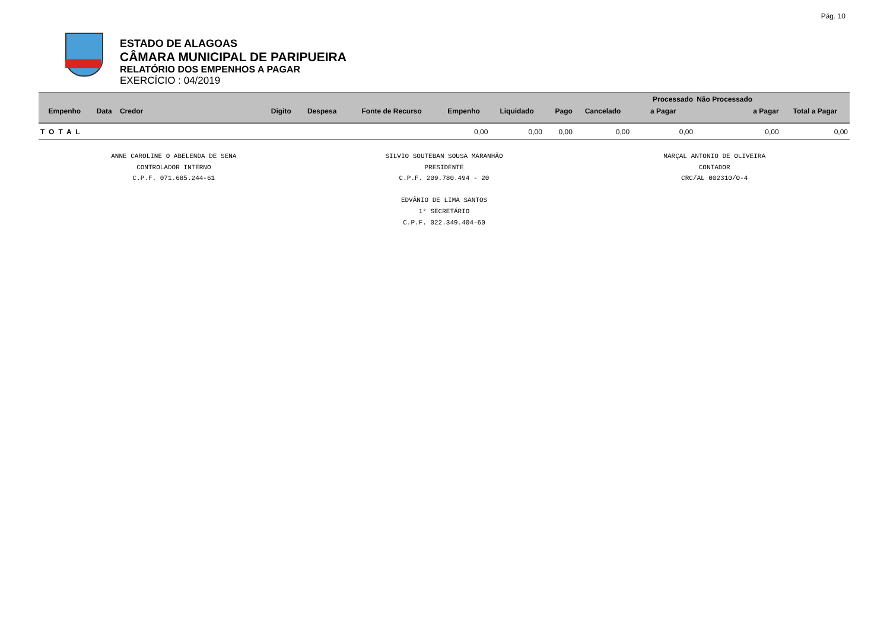Pág. 10
ESTADO DE ALAGOAS
CÂMARA MUNICIPAL DE PARIPUEIRA
RELATÓRIO DOS EMPENHOS A PAGAR
EXERCÍCIO : 04/2019
| | | | | | | | | | | Processado | Não Processado | |
| --- | --- | --- | --- | --- | --- | --- | --- | --- | --- | --- | --- | --- |
| Empenho | Data | Credor | Digito | Despesa | Fonte de Recurso | Empenho | Liquidado | Pago | Cancelado | a Pagar | a Pagar | Total a Pagar |
| TOTAL | | | | | | 0,00 | 0,00 | 0,00 | 0,00 | 0,00 | 0,00 | 0,00 |
ANNE CAROLINE O ABELENDA DE SENA
CONTROLADOR INTERNO
C.P.F. 071.685.244-61
SILVIO SOUTEBAN SOUSA MARANHÃO
PRESIDENTE
C.P.F. 209.780.494 - 20
EDVÂNIO DE LIMA SANTOS
1° SECRETÁRIO
C.P.F. 022.349.404-60
MARÇAL ANTONIO DE OLIVEIRA
CONTADOR
CRC/AL 002310/O-4